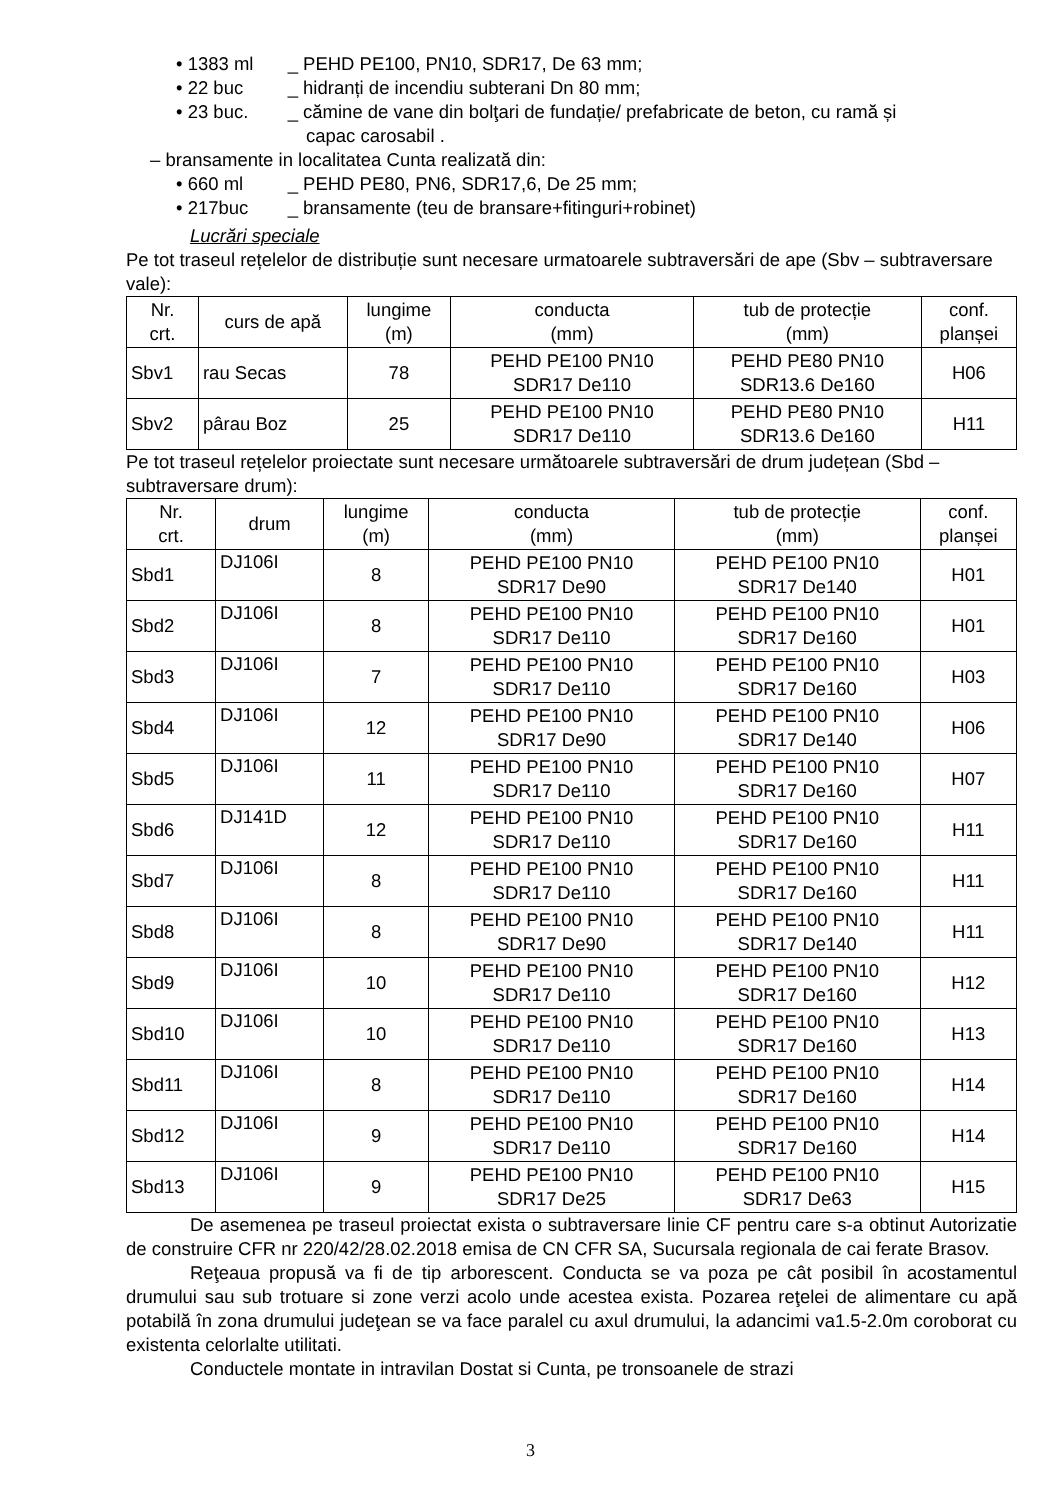• 1383 ml _ PEHD PE100, PN10, SDR17, De 63 mm;
• 22 buc _ hidranți de incendiu subterani Dn 80 mm;
• 23 buc. _ cămine de vane din bolţari de fundație/ prefabricate de beton, cu ramă și
capac carosabil .
– bransamente in localitatea Cunta realizată din:
• 660 ml _ PEHD PE80, PN6, SDR17,6, De 25 mm;
• 217buc _ bransamente (teu de bransare+fitinguri+robinet)
Lucrări speciale
Pe tot traseul rețelelor de distribuție sunt necesare urmatoarele subtraversări de ape (Sbv – subtraversare vale):
| Nr. crt. | curs de apă | lungime (m) | conducta (mm) | tub de protecție (mm) | conf. planșei |
| Sbv1 | rau Secas | 78 | PEHD PE100 PN10 SDR17 De110 | PEHD PE80 PN10 SDR13.6 De160 | H06 |
| Sbv2 | pârau Boz | 25 | PEHD PE100 PN10 SDR17 De110 | PEHD PE80 PN10 SDR13.6 De160 | H11 |
Pe tot traseul rețelelor proiectate sunt necesare următoarele subtraversări de drum județean (Sbd – subtraversare drum):
| Nr. crt. | drum | lungime (m) | conducta (mm) | tub de protecție (mm) | conf. planșei |
| Sbd1 | DJ106I | 8 | PEHD PE100 PN10 SDR17 De90 | PEHD PE100 PN10 SDR17 De140 | H01 |
| Sbd2 | DJ106I | 8 | PEHD PE100 PN10 SDR17 De110 | PEHD PE100 PN10 SDR17 De160 | H01 |
| Sbd3 | DJ106I | 7 | PEHD PE100 PN10 SDR17 De110 | PEHD PE100 PN10 SDR17 De160 | H03 |
| Sbd4 | DJ106I | 12 | PEHD PE100 PN10 SDR17 De90 | PEHD PE100 PN10 SDR17 De140 | H06 |
| Sbd5 | DJ106I | 11 | PEHD PE100 PN10 SDR17 De110 | PEHD PE100 PN10 SDR17 De160 | H07 |
| Sbd6 | DJ141D | 12 | PEHD PE100 PN10 SDR17 De110 | PEHD PE100 PN10 SDR17 De160 | H11 |
| Sbd7 | DJ106I | 8 | PEHD PE100 PN10 SDR17 De110 | PEHD PE100 PN10 SDR17 De160 | H11 |
| Sbd8 | DJ106I | 8 | PEHD PE100 PN10 SDR17 De90 | PEHD PE100 PN10 SDR17 De140 | H11 |
| Sbd9 | DJ106I | 10 | PEHD PE100 PN10 SDR17 De110 | PEHD PE100 PN10 SDR17 De160 | H12 |
| Sbd10 | DJ106I | 10 | PEHD PE100 PN10 SDR17 De110 | PEHD PE100 PN10 SDR17 De160 | H13 |
| Sbd11 | DJ106I | 8 | PEHD PE100 PN10 SDR17 De110 | PEHD PE100 PN10 SDR17 De160 | H14 |
| Sbd12 | DJ106I | 9 | PEHD PE100 PN10 SDR17 De110 | PEHD PE100 PN10 SDR17 De160 | H14 |
| Sbd13 | DJ106I | 9 | PEHD PE100 PN10 SDR17 De25 | PEHD PE100 PN10 SDR17 De63 | H15 |
De asemenea pe traseul proiectat exista o subtraversare linie CF pentru care s-a obtinut Autorizatie de construire CFR nr 220/42/28.02.2018 emisa de CN CFR SA, Sucursala regionala de cai ferate Brasov.
Reţeaua propusă va fi de tip arborescent. Conducta se va poza pe cât posibil în acostamentul drumului sau sub trotuare si zone verzi acolo unde acestea exista. Pozarea reţelei de alimentare cu apă potabilă în zona drumului judeţean se va face paralel cu axul drumului, la adancimi va1.5-2.0m coroborat cu existenta celorlalte utilitati.
Conductele montate in intravilan Dostat si Cunta, pe tronsoanele de strazi
3